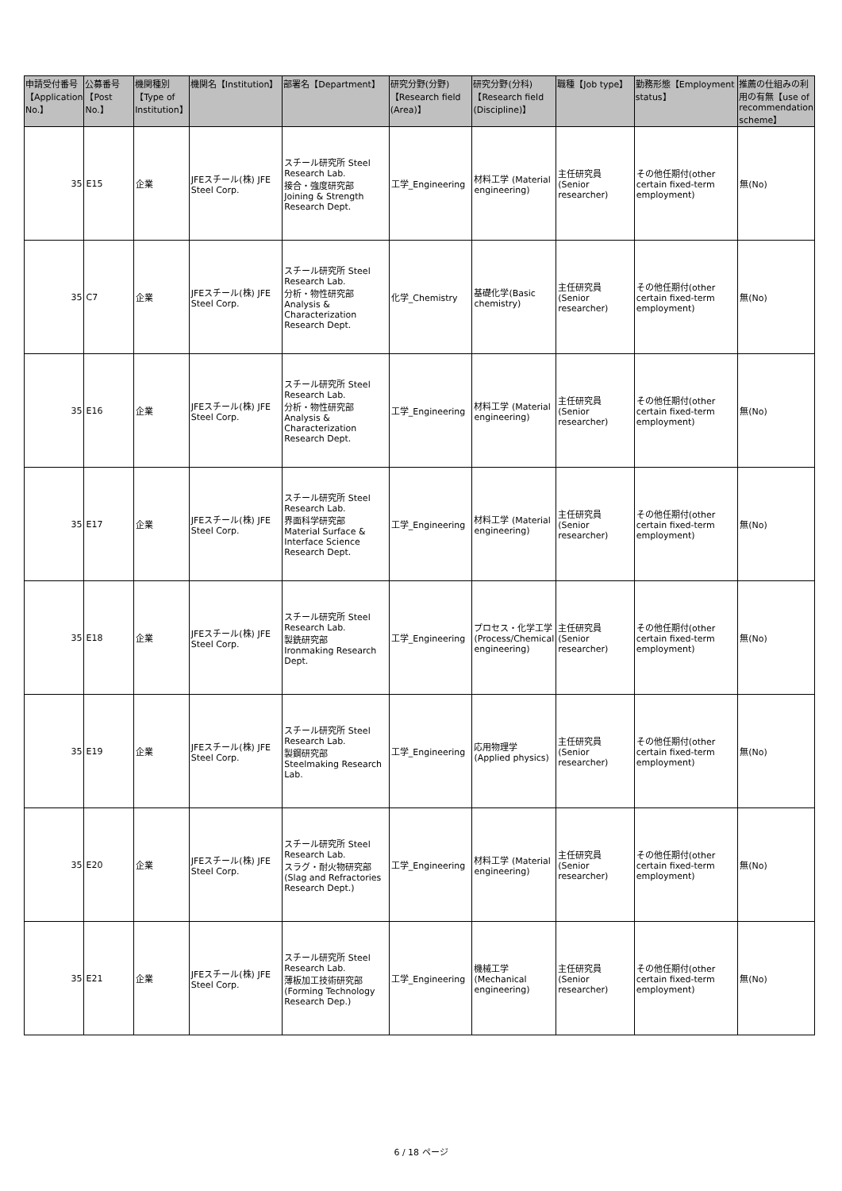| 申請受付番号【Application No.】 | 公募番号【Post No.】 | 機関種別【Type of Institution】 | 機関名【Institution】 | 部署名【Department】 | 研究分野(分野)【Research field (Area)】 | 研究分野(分科)【Research field (Discipline)】 | 職種【Job type】 | 勤務形態【Employment status】 | 推薦の仕組みの利用の有無【use of recommendation scheme】 |
| --- | --- | --- | --- | --- | --- | --- | --- | --- | --- |
| 35 | E15 | 企業 | JFEスチール(株) JFE Steel Corp. | スチール研究所 Steel Research Lab. 接合・強度研究部 Joining & Strength Research Dept. | 工学_Engineering | 材料工学 (Material engineering) | 主任研究員(Senior researcher) | その他任期付(other certain fixed-term employment) | 無(No) |
| 35 | C7 | 企業 | JFEスチール(株) JFE Steel Corp. | スチール研究所 Steel Research Lab. 分析・物性研究部 Analysis & Characterization Research Dept. | 化学_Chemistry | 基礎化学(Basic chemistry) | 主任研究員(Senior researcher) | その他任期付(other certain fixed-term employment) | 無(No) |
| 35 | E16 | 企業 | JFEスチール(株) JFE Steel Corp. | スチール研究所 Steel Research Lab. 分析・物性研究部 Analysis & Characterization Research Dept. | 工学_Engineering | 材料工学 (Material engineering) | 主任研究員(Senior researcher) | その他任期付(other certain fixed-term employment) | 無(No) |
| 35 | E17 | 企業 | JFEスチール(株) JFE Steel Corp. | スチール研究所 Steel Research Lab. 界面科学研究部 Material Surface & Interface Science Research Dept. | 工学_Engineering | 材料工学 (Material engineering) | 主任研究員(Senior researcher) | その他任期付(other certain fixed-term employment) | 無(No) |
| 35 | E18 | 企業 | JFEスチール(株) JFE Steel Corp. | スチール研究所 Steel Research Lab. 製銑研究部 Ironmaking Research Dept. | 工学_Engineering | プロセス・化学工学 (Process/Chemical engineering) | 主任研究員(Senior researcher) | その他任期付(other certain fixed-term employment) | 無(No) |
| 35 | E19 | 企業 | JFEスチール(株) JFE Steel Corp. | スチール研究所 Steel Research Lab. 製鋼研究部 Steelmaking Research Lab. | 工学_Engineering | 応用物理学 (Applied physics) | 主任研究員(Senior researcher) | その他任期付(other certain fixed-term employment) | 無(No) |
| 35 | E20 | 企業 | JFEスチール(株) JFE Steel Corp. | スチール研究所 Steel Research Lab. スラグ・耐火物研究部(Slag and Refractories Research Dept.) | 工学_Engineering | 材料工学 (Material engineering) | 主任研究員(Senior researcher) | その他任期付(other certain fixed-term employment) | 無(No) |
| 35 | E21 | 企業 | JFEスチール(株) JFE Steel Corp. | スチール研究所 Steel Research Lab. 薄板加工技術研究部 (Forming Technology Research Dep.) | 工学_Engineering | 機械工学 (Mechanical engineering) | 主任研究員(Senior researcher) | その他任期付(other certain fixed-term employment) | 無(No) |
6 / 18 ページ